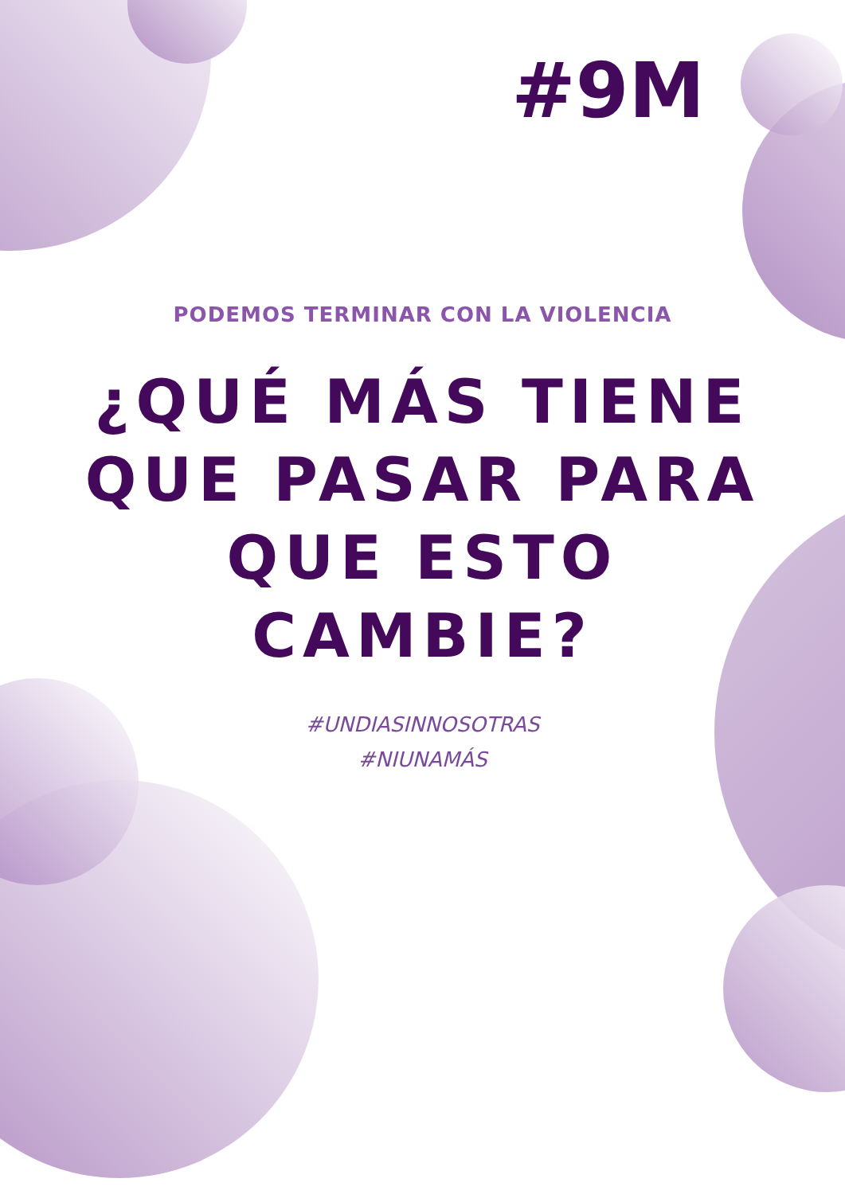#9M
PODEMOS TERMINAR CON LA VIOLENCIA
¿QUÉ MÁS TIENE
QUE PASAR PARA
QUE ESTO
CAMBIE?
#UNDIASINNOSOTRAS
#NIUNAMÁS